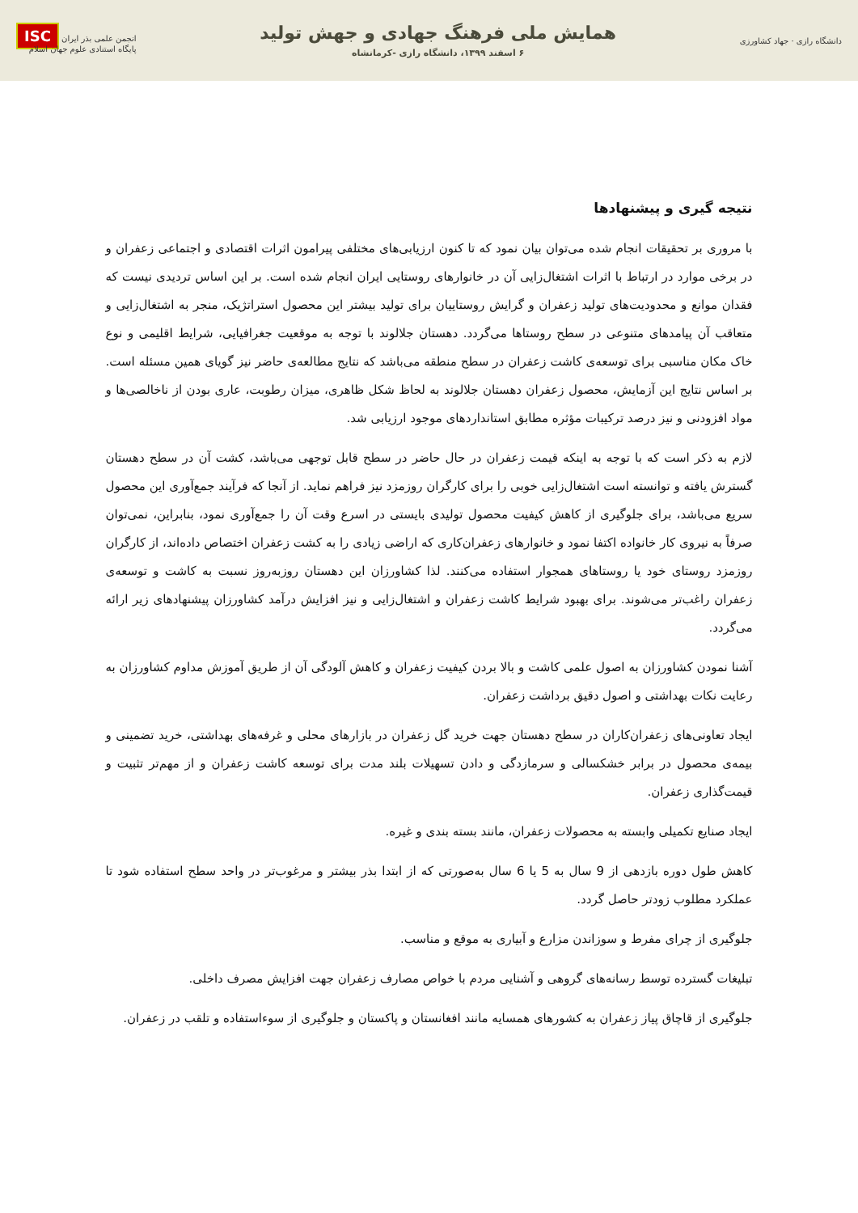دانشگاه رازی · جهاد کشاورزی
همایش ملی فرهنگ جهادی و جهش تولید
۶ اسفند ۱۳۹۹، دانشگاه رازی -کرمانشاه
انجمن علمی بذر ایران ISC
پایگاه استنادی علوم جهان اسلام
نتیجه گیری و پیشنهادها
با مروری بر تحقیقات انجام شده می‌توان بیان نمود که تا کنون ارزیابی‌های مختلفی پیرامون اثرات اقتصادی و اجتماعی زعفران و در برخی موارد در ارتباط با اثرات اشتغال‌زایی آن در خانوارهای روستایی ایران انجام شده است. بر این اساس تردیدی نیست که فقدان موانع و محدودیت‌های تولید زعفران و گرایش روستاییان برای تولید بیشتر این محصول استراتژیک، منجر به اشتغال‌زایی و متعاقب آن پیامدهای متنوعی در سطح روستاها می‌گردد. دهستان جلالوند با توجه به موقعیت جغرافیایی، شرایط اقلیمی و نوع خاک مکان مناسبی برای توسعه‌ی کاشت زعفران در سطح منطقه می‌باشد که نتایج مطالعه‌ی حاضر نیز گویای همین مسئله است. بر اساس نتایج این آزمایش، محصول زعفران دهستان جلالوند به لحاظ شکل ظاهری، میزان رطوبت، عاری بودن از ناخالصی‌ها و مواد افزودنی و نیز درصد ترکیبات مؤثره مطابق استانداردهای موجود ارزیابی شد.
لازم به ذکر است که با توجه به اینکه قیمت زعفران در حال حاضر در سطح قابل توجهی می‌باشد، کشت آن در سطح دهستان گسترش یافته و توانسته است اشتغال‌زایی خوبی را برای کارگران روزمزد نیز فراهم نماید. از آنجا که فرآیند جمع‌آوری این محصول سریع می‌باشد، برای جلوگیری از کاهش کیفیت محصول تولیدی بایستی در اسرع وقت آن را جمع‌آوری نمود، بنابراین، نمی‌توان صرفاً به نیروی کار خانواده اکتفا نمود و خانوارهای زعفران‌کاری که اراضی زیادی را به کشت زعفران اختصاص داده‌اند، از کارگران روزمزد روستای خود یا روستاهای همجوار استفاده می‌کنند. لذا کشاورزان این دهستان روزبه‌روز نسبت به کاشت و توسعه‌ی زعفران راغب‌تر می‌شوند. برای بهبود شرایط کاشت زعفران و اشتغال‌زایی و نیز افزایش درآمد کشاورزان پیشنهادهای زیر ارائه می‌گردد.
آشنا نمودن کشاورزان به اصول علمی کاشت و بالا بردن کیفیت زعفران و کاهش آلودگی آن از طریق آموزش مداوم کشاورزان به رعایت نکات بهداشتی و اصول دقیق برداشت زعفران.
ایجاد تعاونی‌های زعفران‌کاران در سطح دهستان جهت خرید گل زعفران در بازارهای محلی و غرفه‌های بهداشتی، خرید تضمینی و بیمه‌ی محصول در برابر خشکسالی و سرمازدگی و دادن تسهیلات بلند مدت برای توسعه کاشت زعفران و از مهم‌تر تثبیت و قیمت‌گذاری زعفران.
ایجاد صنایع تکمیلی وابسته به محصولات زعفران، مانند بسته بندی و غیره.
کاهش طول دوره بازدهی از 9 سال به 5 یا 6 سال به‌صورتی که از ابتدا بذر بیشتر و مرغوب‌تر در واحد سطح استفاده شود تا عملکرد مطلوب زودتر حاصل گردد.
جلوگیری از چرای مفرط و سوزاندن مزارع و آبیاری به موقع و مناسب.
تبلیغات گسترده توسط رسانه‌های گروهی و آشنایی مردم با خواص مصارف زعفران جهت افزایش مصرف داخلی.
جلوگیری از قاچاق پیاز زعفران به کشورهای همسایه مانند افغانستان و پاکستان و جلوگیری از سوءاستفاده و تلقب در زعفران.